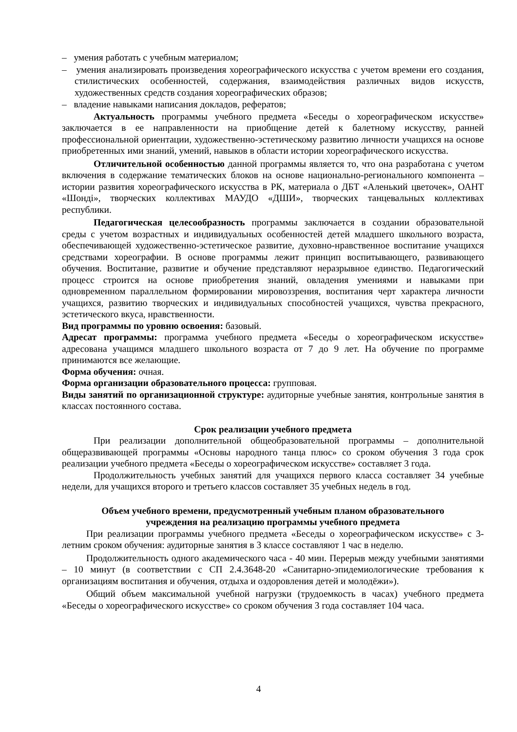– умения работать с учебным материалом;
– умения анализировать произведения хореографического искусства с учетом времени его создания, стилистических особенностей, содержания, взаимодействия различных видов искусств, художественных средств создания хореографических образов;
– владение навыками написания докладов, рефератов;
Актуальность программы учебного предмета «Беседы о хореографическом искусстве» заключается в ее направленности на приобщение детей к балетному искусству, ранней профессиональной ориентации, художественно-эстетическому развитию личности учащихся на основе приобретенных ими знаний, умений, навыков в области истории хореографического искусства.
Отличительной особенностью данной программы является то, что она разработана с учетом включения в содержание тематических блоков на основе национально-регионального компонента – истории развития хореографического искусства в РК, материала о ДБТ «Аленький цветочек», ОАНТ «Шондi», творческих коллективах МАУДО «ДШИ», творческих танцевальных коллективах республики.
Педагогическая целесообразность программы заключается в создании образовательной среды с учетом возрастных и индивидуальных особенностей детей младшего школьного возраста, обеспечивающей художественно-эстетическое развитие, духовно-нравственное воспитание учащихся средствами хореографии. В основе программы лежит принцип воспитывающего, развивающего обучения. Воспитание, развитие и обучение представляют неразрывное единство. Педагогический процесс строится на основе приобретения знаний, овладения умениями и навыками при одновременном параллельном формировании мировоззрения, воспитания черт характера личности учащихся, развитию творческих и индивидуальных способностей учащихся, чувства прекрасного, эстетического вкуса, нравственности.
Вид программы по уровню освоения: базовый.
Адресат программы: программа учебного предмета «Беседы о хореографическом искусстве» адресована учащимся младшего школьного возраста от 7 до 9 лет. На обучение по программе принимаются все желающие.
Форма обучения: очная.
Форма организации образовательного процесса: групповая.
Виды занятий по организационной структуре: аудиторные учебные занятия, контрольные занятия в классах постоянного состава.
Срок реализации учебного предмета
При реализации дополнительной общеобразовательной программы – дополнительной общеразвивающей программы «Основы народного танца плюс» со сроком обучения 3 года срок реализации учебного предмета «Беседы о хореографическом искусстве» составляет 3 года.
Продолжительность учебных занятий для учащихся первого класса составляет 34 учебные недели, для учащихся второго и третьего классов составляет 35 учебных недель в год.
Объем учебного времени, предусмотренный учебным планом образовательного
учреждения на реализацию программы учебного предмета
При реализации программы учебного предмета «Беседы о хореографическом искусстве» с 3-летним сроком обучения: аудиторные занятия в 3 классе составляют 1 час в неделю.
Продолжительность одного академического часа - 40 мин. Перерыв между учебными занятиями – 10 минут (в соответствии с СП 2.4.3648-20 «Санитарно-эпидемиологические требования к организациям воспитания и обучения, отдыха и оздоровления детей и молодёжи»).
Общий объем максимальной учебной нагрузки (трудоемкость в часах) учебного предмета «Беседы о хореографического искусстве» со сроком обучения 3 года составляет 104 часа.
4